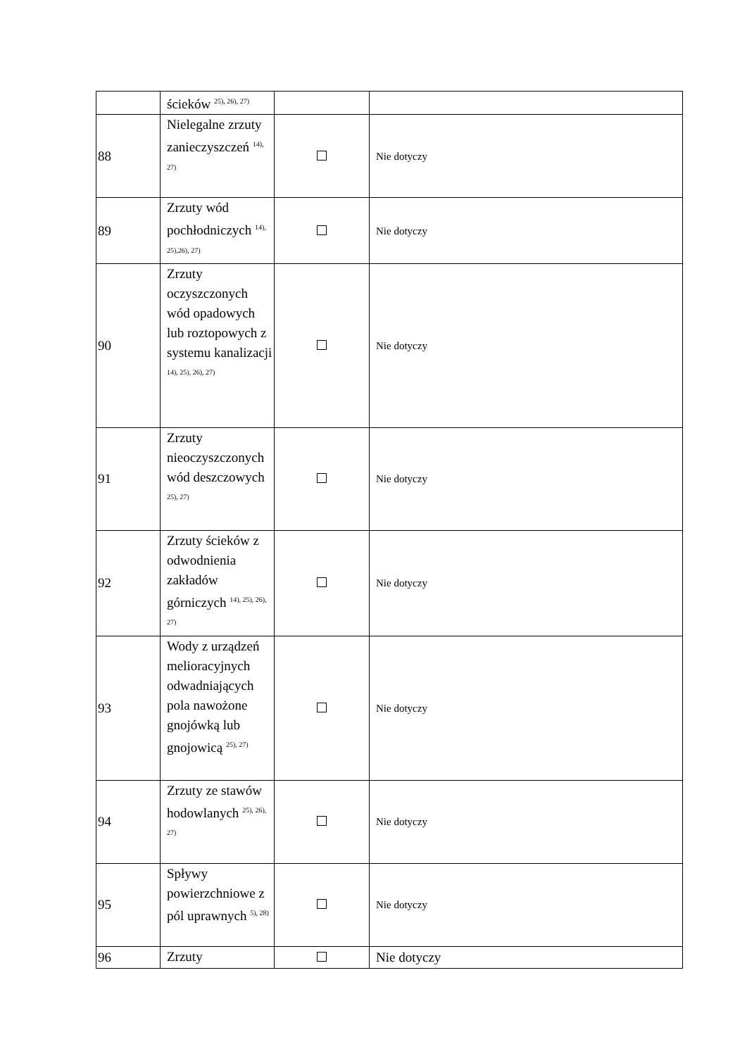| | ścieków <sup>25), 26), 27)</sup> | | |
| 88 | Nielegalne zrzuty zanieczyszczeń <sup>14), 27)</sup> | | Nie dotyczy |
| 89 | Zrzuty wód pochłodniczych <sup>14), 25),26), 27)</sup> | | Nie dotyczy |
| 90 | Zrzuty oczyszczonych wód opadowych lub roztopowych z systemu kanalizacji <sup>14), 25), 26), 27)</sup> | | Nie dotyczy |
| 91 | Zrzuty nieoczyszczonych wód deszczowych <sup>25), 27)</sup> | | Nie dotyczy |
| 92 | Zrzuty ścieków z odwodnienia zakładów górniczych <sup>14), 25), 26), 27)</sup> | | Nie dotyczy |
| 93 | Wody z urządzeń melioracyjnych odwadniających pola nawożone gnojówką lub gnojowicą <sup>25), 27)</sup> | | Nie dotyczy |
| 94 | Zrzuty ze stawów hodowlanych <sup>25), 26), 27)</sup> | | Nie dotyczy |
| 95 | Spływy powierzchniowe z pól uprawnych <sup>5), 28)</sup> | | Nie dotyczy |
| 96 | Zrzuty | | Nie dotyczy |